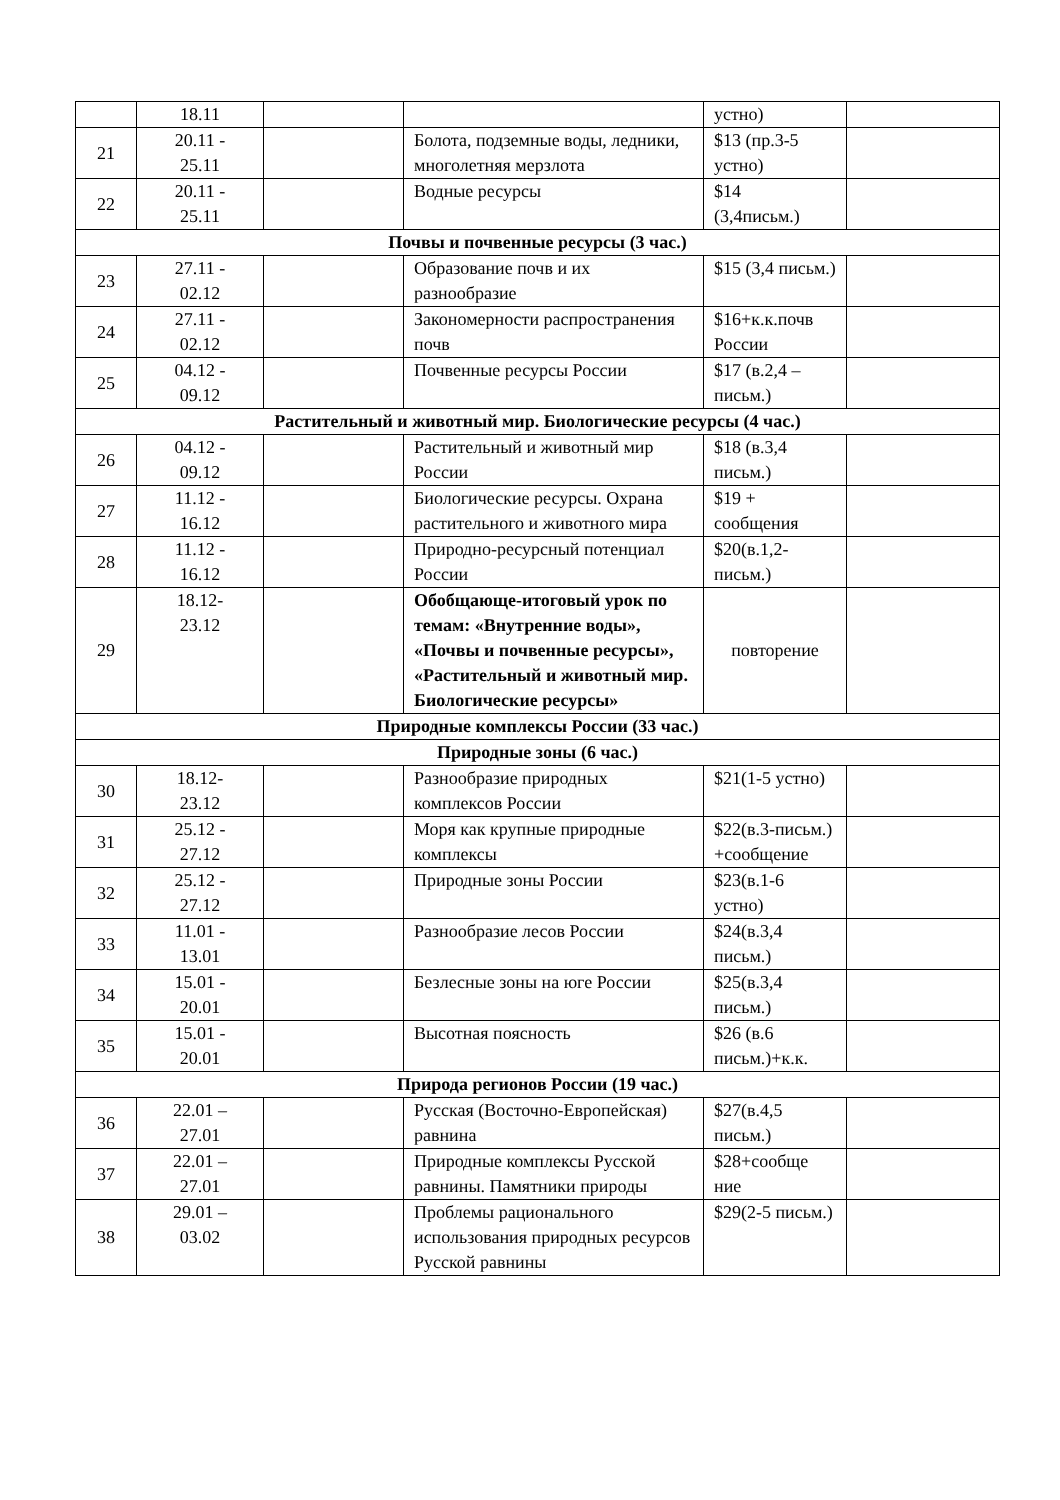| | 18.11 | | | устно) | |
| 21 | 20.11 - 25.11 | | Болота, подземные воды, ледники, многолетняя мерзлота | $13 (пр.3-5 устно) | |
| 22 | 20.11 - 25.11 | | Водные ресурсы | $14 (3,4письм.) | |
| Почвы и почвенные ресурсы (3 час.) | | | | | |
| 23 | 27.11 - 02.12 | | Образование почв и их разнообразие | $15 (3,4 письм.) | |
| 24 | 27.11 - 02.12 | | Закономерности распространения почв | $16+к.к.почв России | |
| 25 | 04.12 - 09.12 | | Почвенные ресурсы России | $17 (в.2,4 – письм.) | |
| Растительный и животный мир. Биологические ресурсы (4 час.) | | | | | |
| 26 | 04.12 - 09.12 | | Растительный и животный мир России | $18 (в.3,4 письм.) | |
| 27 | 11.12 - 16.12 | | Биологические ресурсы. Охрана растительного и животного мира | $19 + сообщения | |
| 28 | 11.12 - 16.12 | | Природно-ресурсный потенциал России | $20(в.1,2-письм.) | |
| 29 | 18.12- 23.12 | | Обобщающе-итоговый урок по темам: «Внутренние воды», «Почвы и почвенные ресурсы», «Растительный и животный мир. Биологические ресурсы» | повторение | |
| Природные комплексы России (33 час.) | | | | | |
| Природные зоны (6 час.) | | | | | |
| 30 | 18.12- 23.12 | | Разнообразие природных комплексов России | $21(1-5 устно) | |
| 31 | 25.12 - 27.12 | | Моря как крупные природные комплексы | $22(в.3-письм.) +сообщение | |
| 32 | 25.12 - 27.12 | | Природные зоны России | $23(в.1-6 устно) | |
| 33 | 11.01 - 13.01 | | Разнообразие лесов России | $24(в.3,4 письм.) | |
| 34 | 15.01 - 20.01 | | Безлесные зоны на юге России | $25(в.3,4 письм.) | |
| 35 | 15.01 - 20.01 | | Высотная поясность | $26 (в.6 письм.)+к.к. | |
| Природа регионов России (19 час.) | | | | | |
| 36 | 22.01 – 27.01 | | Русская (Восточно-Европейская) равнина | $27(в.4,5 письм.) | |
| 37 | 22.01 – 27.01 | | Природные комплексы Русской равнины. Памятники природы | $28+сообще ние | |
| 38 | 29.01 – 03.02 | | Проблемы рационального использования природных ресурсов Русской равнины | $29(2-5 письм.) | |